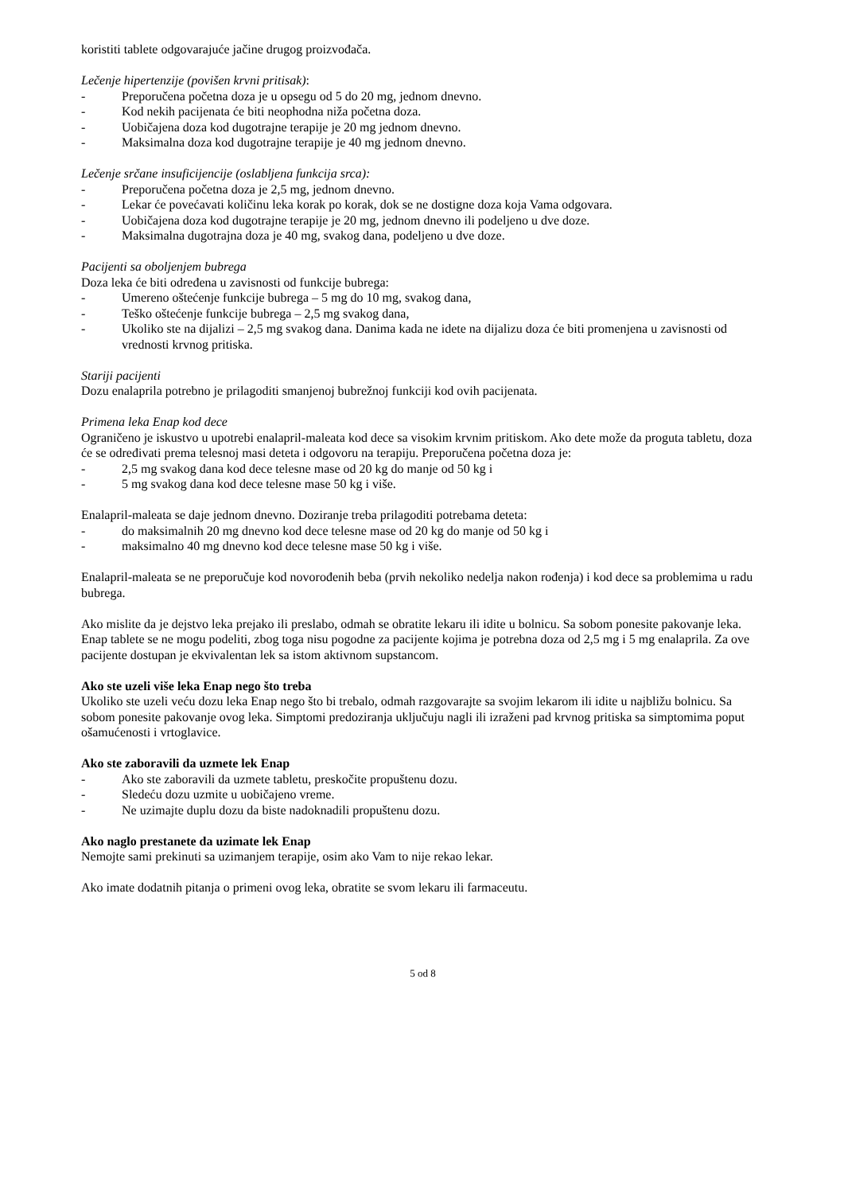koristiti tablete odgovarajuće jačine drugog proizvođača.
Lečenje hipertenzije (povišen krvni pritisak):
- Preporučena početna doza je u opsegu od 5 do 20 mg, jednom dnevno.
- Kod nekih pacijenata će biti neophodna niža početna doza.
- Uobičajena doza kod dugotrajne terapije je 20 mg jednom dnevno.
- Maksimalna doza kod dugotrajne terapije je 40 mg jednom dnevno.
Lečenje srčane insuficijencije (oslabljena funkcija srca):
- Preporučena početna doza je 2,5 mg, jednom dnevno.
- Lekar će povećavati količinu leka korak po korak, dok se ne dostigne doza koja Vama odgovara.
- Uobičajena doza kod dugotrajne terapije je 20 mg, jednom dnevno ili podeljeno u dve doze.
- Maksimalna dugotrajna doza je 40 mg, svakog dana, podeljeno u dve doze.
Pacijenti sa oboljenjem bubrega
Doza leka će biti određena u zavisnosti od funkcije bubrega:
- Umereno oštećenje funkcije bubrega – 5 mg do 10 mg, svakog dana,
- Teško oštećenje funkcije bubrega – 2,5 mg svakog dana,
- Ukoliko ste na dijalizi – 2,5 mg svakog dana. Danima kada ne idete na dijalizu doza će biti promenjena u zavisnosti od vrednosti krvnog pritiska.
Stariji pacijenti
Dozu enalaprila potrebno je prilagoditi smanjenoj bubrežnoj funkciji kod ovih pacijenata.
Primena leka Enap kod dece
Ograničeno je iskustvo u upotrebi enalapril-maleata kod dece sa visokim krvnim pritiskom. Ako dete može da proguta tabletu, doza će se određivati prema telesnoj masi deteta i odgovoru na terapiju. Preporučena početna doza je:
- 2,5 mg svakog dana kod dece telesne mase od 20 kg do manje od 50 kg i
- 5 mg svakog dana kod dece telesne mase 50 kg i više.
Enalapril-maleata se daje jednom dnevno. Doziranje treba prilagoditi potrebama deteta:
- do maksimalnih 20 mg dnevno kod dece telesne mase od 20 kg do manje od 50 kg i
- maksimalno 40 mg dnevno kod dece telesne mase 50 kg i više.
Enalapril-maleata se ne preporučuje kod novorođenih beba (prvih nekoliko nedelja nakon rođenja) i kod dece sa problemima u radu bubrega.
Ako mislite da je dejstvo leka prejako ili preslabo, odmah se obratite lekaru ili idite u bolnicu. Sa sobom ponesite pakovanje leka.
Enap tablete se ne mogu podeliti, zbog toga nisu pogodne za pacijente kojima je potrebna doza od 2,5 mg i 5 mg enalaprila. Za ove pacijente dostupan je ekvivalentan lek sa istom aktivnom supstancom.
Ako ste uzeli više leka Enap nego što treba
Ukoliko ste uzeli veću dozu leka Enap nego što bi trebalo, odmah razgovarajte sa svojim lekarom ili idite u najbližu bolnicu. Sa sobom ponesite pakovanje ovog leka. Simptomi predoziranja uključuju nagli ili izraženi pad krvnog pritiska sa simptomima poput ošamućenosti i vrtoglavice.
Ako ste zaboravili da uzmete lek Enap
- Ako ste zaboravili da uzmete tabletu, preskočite propuštenu dozu.
- Sledeću dozu uzmite u uobičajeno vreme.
- Ne uzimajte duplu dozu da biste nadoknadili propuštenu dozu.
Ako naglo prestanete da uzimate lek Enap
Nemojte sami prekinuti sa uzimanjem terapije, osim ako Vam to nije rekao lekar.
Ako imate dodatnih pitanja o primeni ovog leka, obratite se svom lekaru ili farmaceutu.
5 od 8